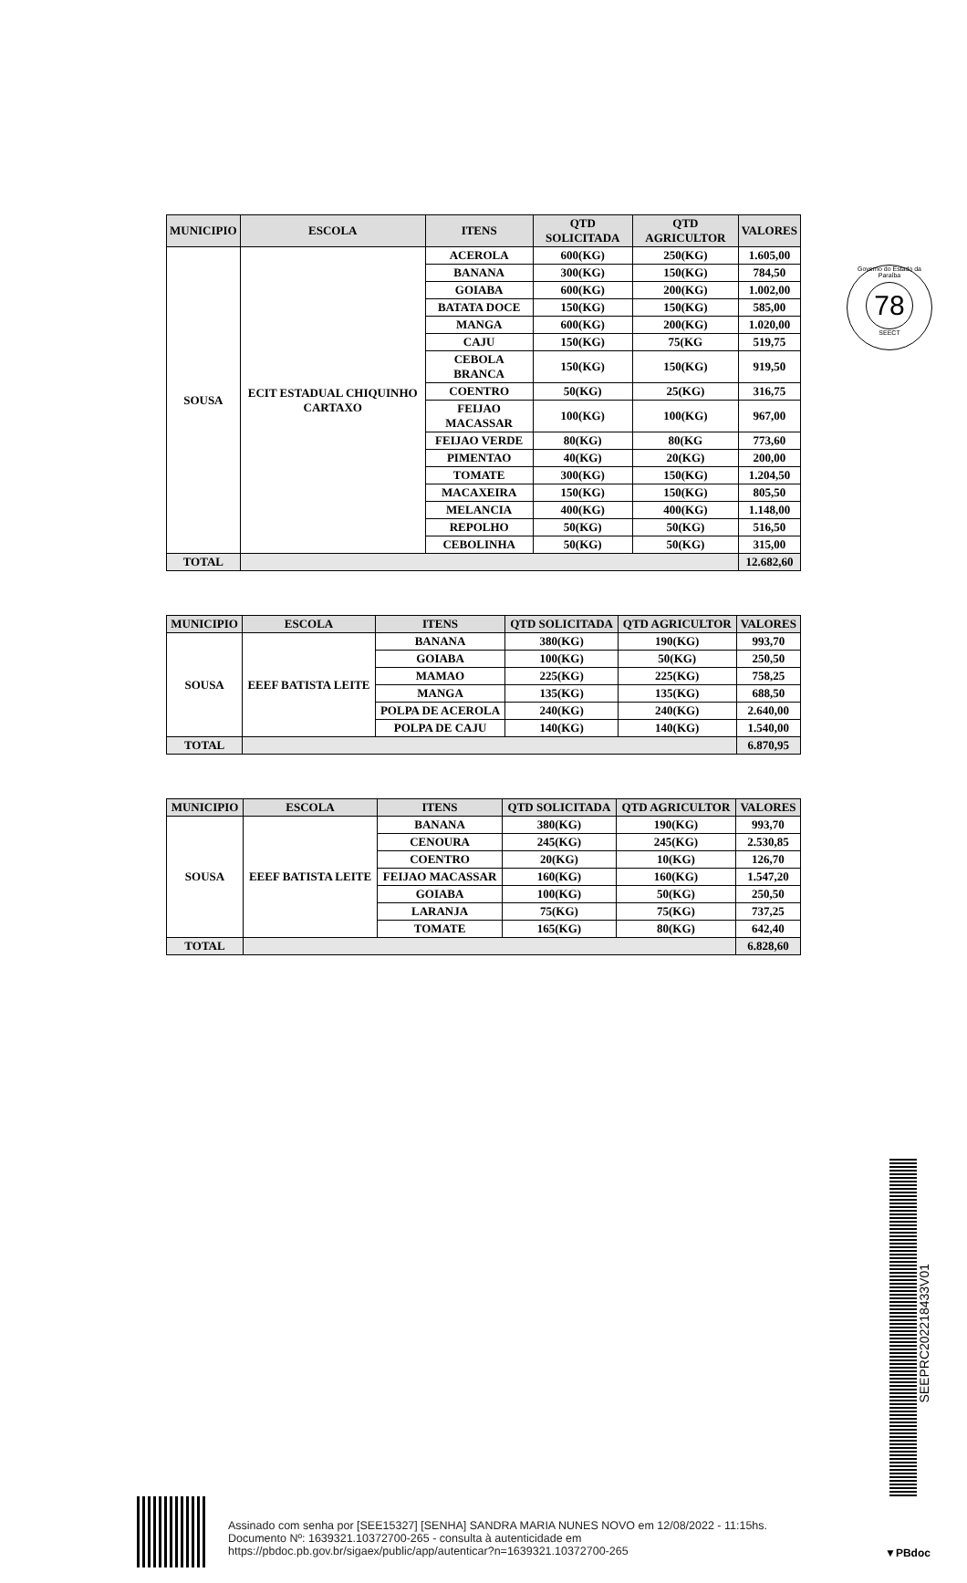Governo do Estado da Paraíba
78
SEECT
| MUNICIPIO | ESCOLA | ITENS | QTD SOLICITADA | QTD AGRICULTOR | VALORES |
| --- | --- | --- | --- | --- | --- |
| SOUSA | ECIT ESTADUAL CHIQUINHO CARTAXO | ACEROLA | 600(KG) | 250(KG) | 1.605,00 |
| | | BANANA | 300(KG) | 150(KG) | 784,50 |
| | | GOIABA | 600(KG) | 200(KG) | 1.002,00 |
| | | BATATA DOCE | 150(KG) | 150(KG) | 585,00 |
| | | MANGA | 600(KG) | 200(KG) | 1.020,00 |
| | | CAJU | 150(KG) | 75(KG | 519,75 |
| | | CEBOLA BRANCA | 150(KG) | 150(KG) | 919,50 |
| | | COENTRO | 50(KG) | 25(KG) | 316,75 |
| | | FEIJAO MACASSAR | 100(KG) | 100(KG) | 967,00 |
| | | FEIJAO VERDE | 80(KG) | 80(KG | 773,60 |
| | | PIMENTAO | 40(KG) | 20(KG) | 200,00 |
| | | TOMATE | 300(KG) | 150(KG) | 1.204,50 |
| | | MACAXEIRA | 150(KG) | 150(KG) | 805,50 |
| | | MELANCIA | 400(KG) | 400(KG) | 1.148,00 |
| | | REPOLHO | 50(KG) | 50(KG) | 516,50 |
| | | CEBOLINHA | 50(KG) | 50(KG) | 315,00 |
| TOTAL | | | | | 12.682,60 |
| MUNICIPIO | ESCOLA | ITENS | QTD SOLICITADA | QTD AGRICULTOR | VALORES |
| --- | --- | --- | --- | --- | --- |
| SOUSA | EEEF BATISTA LEITE | BANANA | 380(KG) | 190(KG) | 993,70 |
| | | GOIABA | 100(KG) | 50(KG) | 250,50 |
| | | MAMAO | 225(KG) | 225(KG) | 758,25 |
| | | MANGA | 135(KG) | 135(KG) | 688,50 |
| | | POLPA DE ACEROLA | 240(KG) | 240(KG) | 2.640,00 |
| | | POLPA DE CAJU | 140(KG) | 140(KG) | 1.540,00 |
| TOTAL | | | | | 6.870,95 |
| MUNICIPIO | ESCOLA | ITENS | QTD SOLICITADA | QTD AGRICULTOR | VALORES |
| --- | --- | --- | --- | --- | --- |
| SOUSA | EEEF BATISTA LEITE | BANANA | 380(KG) | 190(KG) | 993,70 |
| | | CENOURA | 245(KG) | 245(KG) | 2.530,85 |
| | | COENTRO | 20(KG) | 10(KG) | 126,70 |
| | | FEIJAO MACASSAR | 160(KG) | 160(KG) | 1.547,20 |
| | | GOIABA | 100(KG) | 50(KG) | 250,50 |
| | | LARANJA | 75(KG) | 75(KG) | 737,25 |
| | | TOMATE | 165(KG) | 80(KG) | 642,40 |
| TOTAL | | | | | 6.828,60 |
SEEPRC202218433V01
Assinado com senha por [SEE15327] [SENHA] SANDRA MARIA NUNES NOVO em 12/08/2022 - 11:15hs.
Documento Nº: 1639321.10372700-265 - consulta à autenticidade em
https://pbdoc.pb.gov.br/sigaex/public/app/autenticar?n=1639321.10372700-265
▼PBdoc